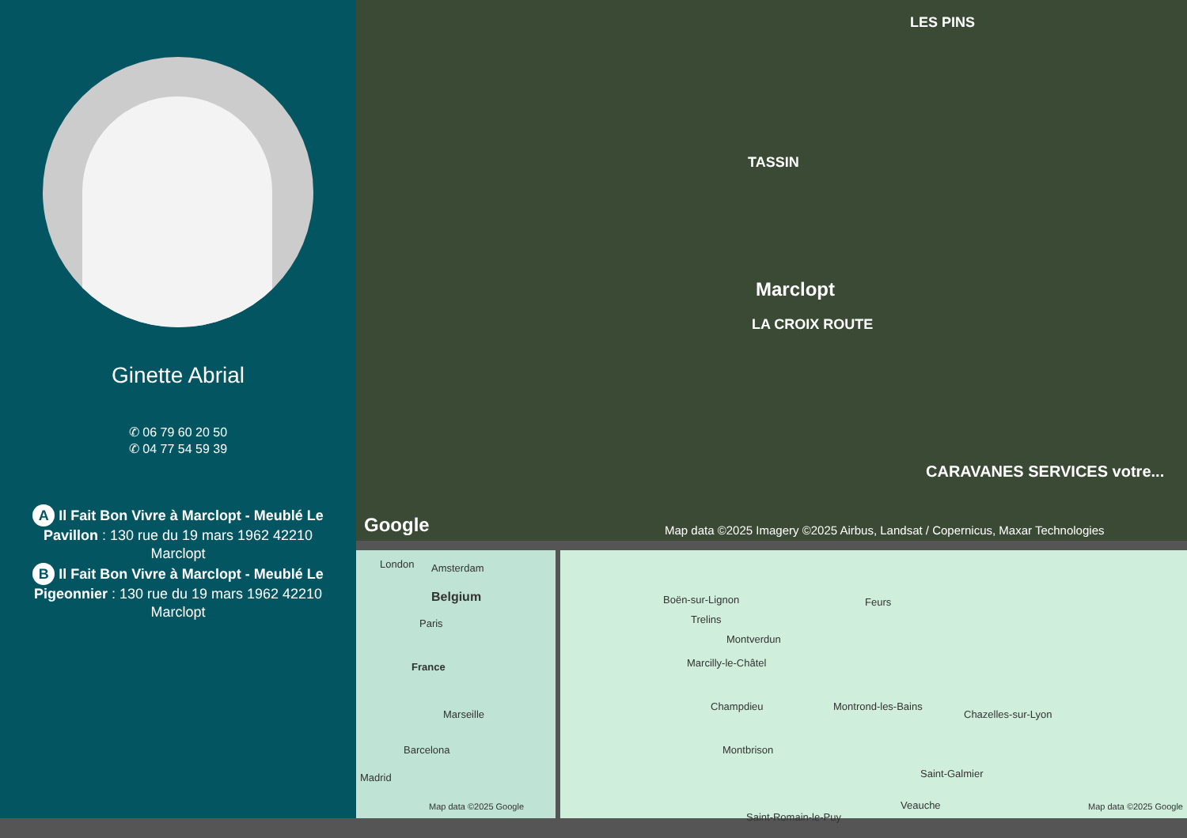Ginette Abrial
✆ 06 79 60 20 50
✆ 04 77 54 59 39
A Il Fait Bon Vivre à Marclopt - Meublé Le Pavillon : 130 rue du 19 mars 1962 42210 Marclopt
B Il Fait Bon Vivre à Marclopt - Meublé Le Pigeonnier : 130 rue du 19 mars 1962 42210 Marclopt
LES PINS
TASSIN
Marclopt
LA CROIX ROUTE
CARAVANES SERVICES votre...
Google Map data ©2025 Imagery ©2025 Airbus, Landsat / Copernicus, Maxar Technologies
London Amsterdam
Belgium
Paris
France
Marseille
Barcelona
Madrid
Map data ©2025 Google
Boën-sur-Lignon Feurs
Trelins
Montverdun
Marcilly-le-Châtel
Champdieu Montrond-les-Bains
Chazelles-sur-Lyon
Montbrison
Saint-Galmier
Saint-Romain-le-Puy
Veauche Map data ©2025 Google